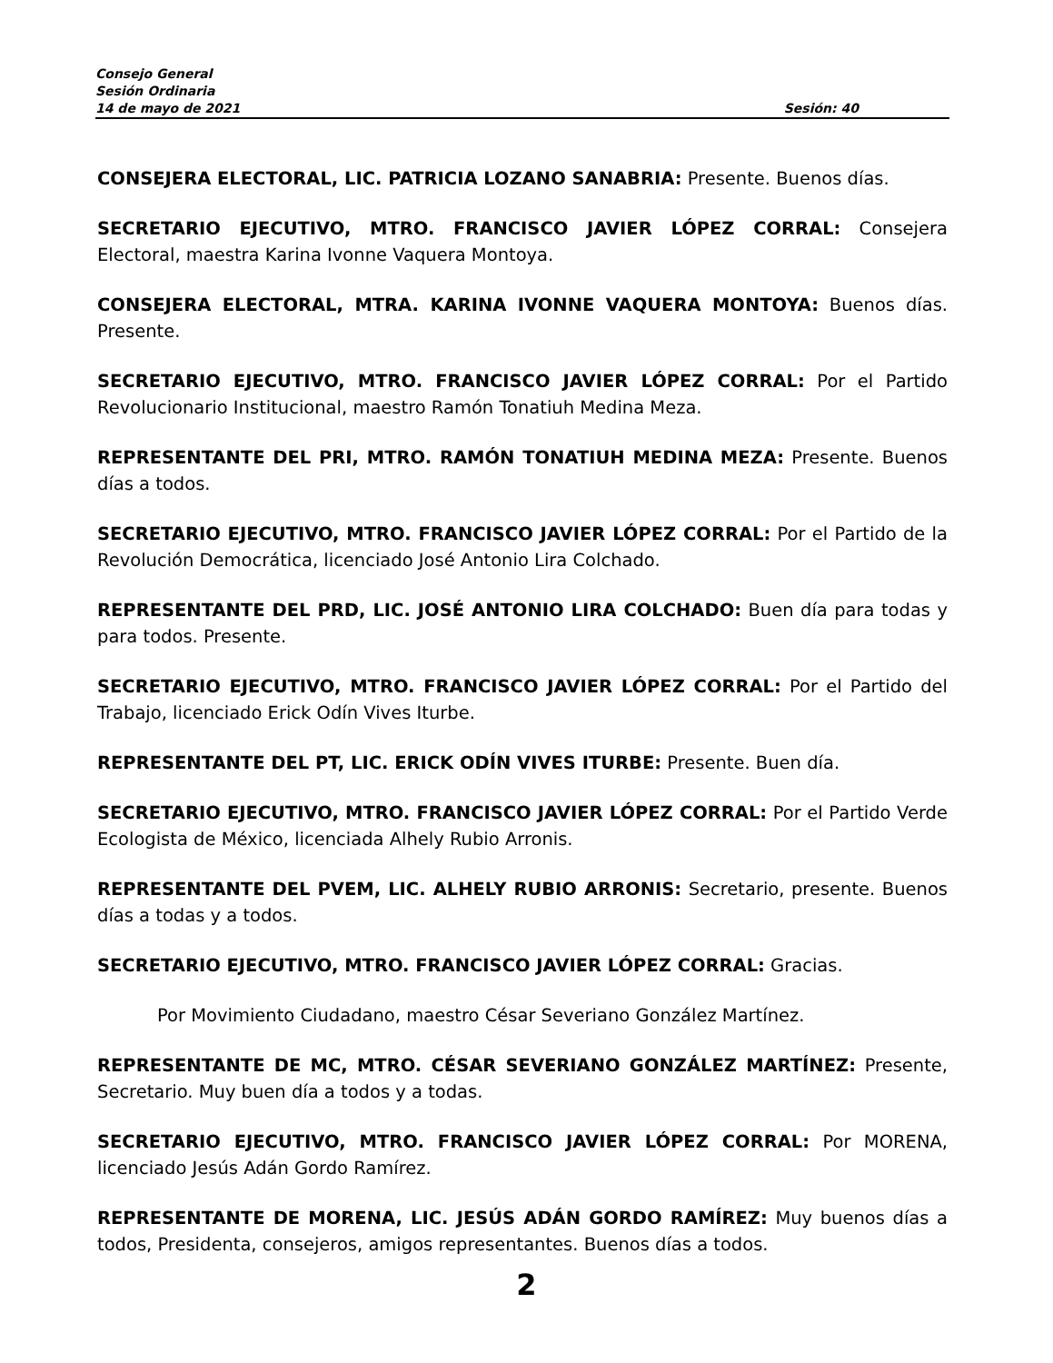Consejo General
Sesión Ordinaria
14 de mayo de 2021 Sesión: 40
CONSEJERA ELECTORAL, LIC. PATRICIA LOZANO SANABRIA: Presente. Buenos días.
SECRETARIO EJECUTIVO, MTRO. FRANCISCO JAVIER LÓPEZ CORRAL: Consejera Electoral, maestra Karina Ivonne Vaquera Montoya.
CONSEJERA ELECTORAL, MTRA. KARINA IVONNE VAQUERA MONTOYA: Buenos días. Presente.
SECRETARIO EJECUTIVO, MTRO. FRANCISCO JAVIER LÓPEZ CORRAL: Por el Partido Revolucionario Institucional, maestro Ramón Tonatiuh Medina Meza.
REPRESENTANTE DEL PRI, MTRO. RAMÓN TONATIUH MEDINA MEZA: Presente. Buenos días a todos.
SECRETARIO EJECUTIVO, MTRO. FRANCISCO JAVIER LÓPEZ CORRAL: Por el Partido de la Revolución Democrática, licenciado José Antonio Lira Colchado.
REPRESENTANTE DEL PRD, LIC. JOSÉ ANTONIO LIRA COLCHADO: Buen día para todas y para todos. Presente.
SECRETARIO EJECUTIVO, MTRO. FRANCISCO JAVIER LÓPEZ CORRAL: Por el Partido del Trabajo, licenciado Erick Odín Vives Iturbe.
REPRESENTANTE DEL PT, LIC. ERICK ODÍN VIVES ITURBE: Presente. Buen día.
SECRETARIO EJECUTIVO, MTRO. FRANCISCO JAVIER LÓPEZ CORRAL: Por el Partido Verde Ecologista de México, licenciada Alhely Rubio Arronis.
REPRESENTANTE DEL PVEM, LIC. ALHELY RUBIO ARRONIS: Secretario, presente. Buenos días a todas y a todos.
SECRETARIO EJECUTIVO, MTRO. FRANCISCO JAVIER LÓPEZ CORRAL: Gracias.
Por Movimiento Ciudadano, maestro César Severiano González Martínez.
REPRESENTANTE DE MC, MTRO. CÉSAR SEVERIANO GONZÁLEZ MARTÍNEZ: Presente, Secretario. Muy buen día a todos y a todas.
SECRETARIO EJECUTIVO, MTRO. FRANCISCO JAVIER LÓPEZ CORRAL: Por MORENA, licenciado Jesús Adán Gordo Ramírez.
REPRESENTANTE DE MORENA, LIC. JESÚS ADÁN GORDO RAMÍREZ: Muy buenos días a todos, Presidenta, consejeros, amigos representantes. Buenos días a todos.
2